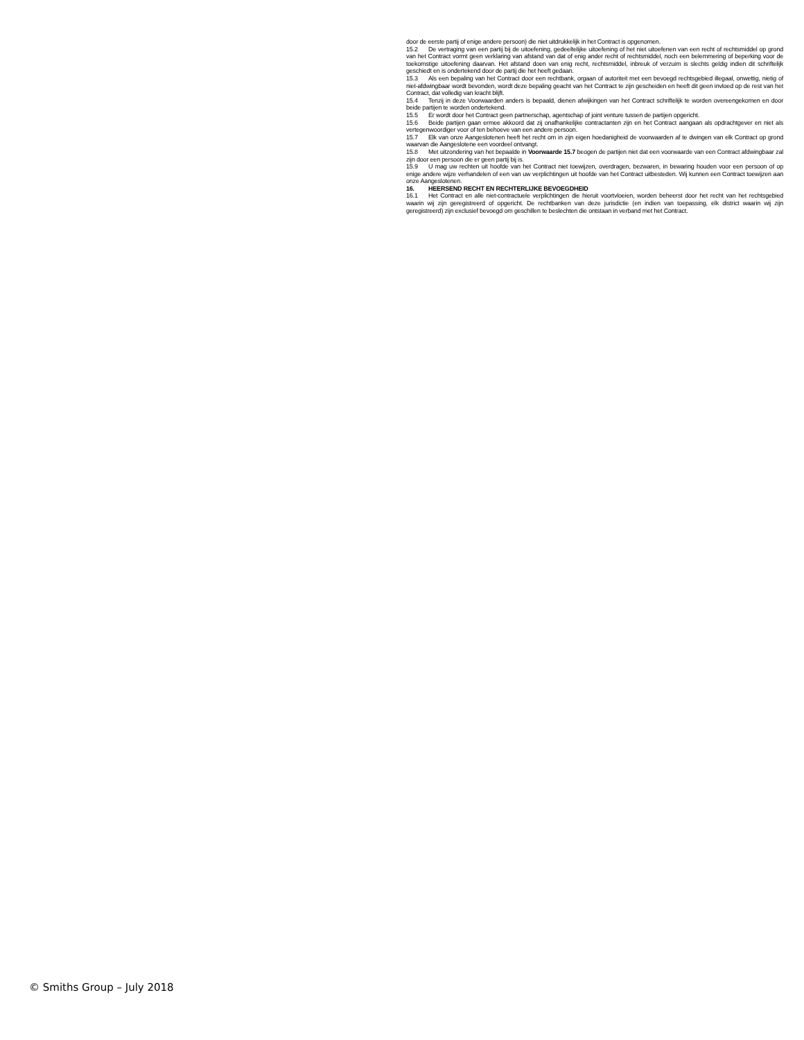door de eerste partij of enige andere persoon) die niet uitdrukkelijk in het Contract is opgenomen.
15.2 De vertraging van een partij bij de uitoefening, gedeeltelijke uitoefening of het niet uitoefenen van een recht of rechtsmiddel op grond van het Contract vormt geen verklaring van afstand van dat of enig ander recht of rechtsmiddel, noch een belemmering of beperking voor de toekomstige uitoefening daarvan. Het afstand doen van enig recht, rechtsmiddel, inbreuk of verzuim is slechts geldig indien dit schriftelijk geschiedt en is ondertekend door de partij die het heeft gedaan.
15.3 Als een bepaling van het Contract door een rechtbank, orgaan of autoriteit met een bevoegd rechtsgebied illegaal, onwettig, nietig of niet-afdwingbaar wordt bevonden, wordt deze bepaling geacht van het Contract te zijn gescheiden en heeft dit geen invloed op de rest van het Contract, dat volledig van kracht blijft.
15.4 Tenzij in deze Voorwaarden anders is bepaald, dienen afwijkingen van het Contract schriftelijk te worden overeengekomen en door beide partijen te worden ondertekend.
15.5 Er wordt door het Contract geen partnerschap, agentschap of joint venture tussen de partijen opgericht.
15.6 Beide partijen gaan ermee akkoord dat zij onafhankelijke contractanten zijn en het Contract aangaan als opdrachtgever en niet als vertegenwoordiger voor of ten behoeve van een andere persoon.
15.7 Elk van onze Aangeslotenen heeft het recht om in zijn eigen hoedanigheid de voorwaarden af te dwingen van elk Contract op grond waarvan die Aangeslotene een voordeel ontvangt.
15.8 Met uitzondering van het bepaalde in Voorwaarde 15.7 beogen de partijen niet dat een voorwaarde van een Contract afdwingbaar zal zijn door een persoon die er geen partij bij is.
15.9 U mag uw rechten uit hoofde van het Contract niet toewijzen, overdragen, bezwaren, in bewaring houden voor een persoon of op enige andere wijze verhandelen of een van uw verplichtingen uit hoofde van het Contract uitbesteden. Wij kunnen een Contract toewijzen aan onze Aangeslotenen.
16. HEERSEND RECHT EN RECHTERLIJKE BEVOEGDHEID
16.1 Het Contract en alle niet-contractuele verplichtingen die hieruit voortvloeien, worden beheerst door het recht van het rechtsgebied waarin wij zijn geregistreerd of opgericht. De rechtbanken van deze jurisdictie (en indien van toepassing, elk district waarin wij zijn geregistreerd) zijn exclusief bevoegd om geschillen te beslechten die ontstaan in verband met het Contract.
© Smiths Group – July 2018